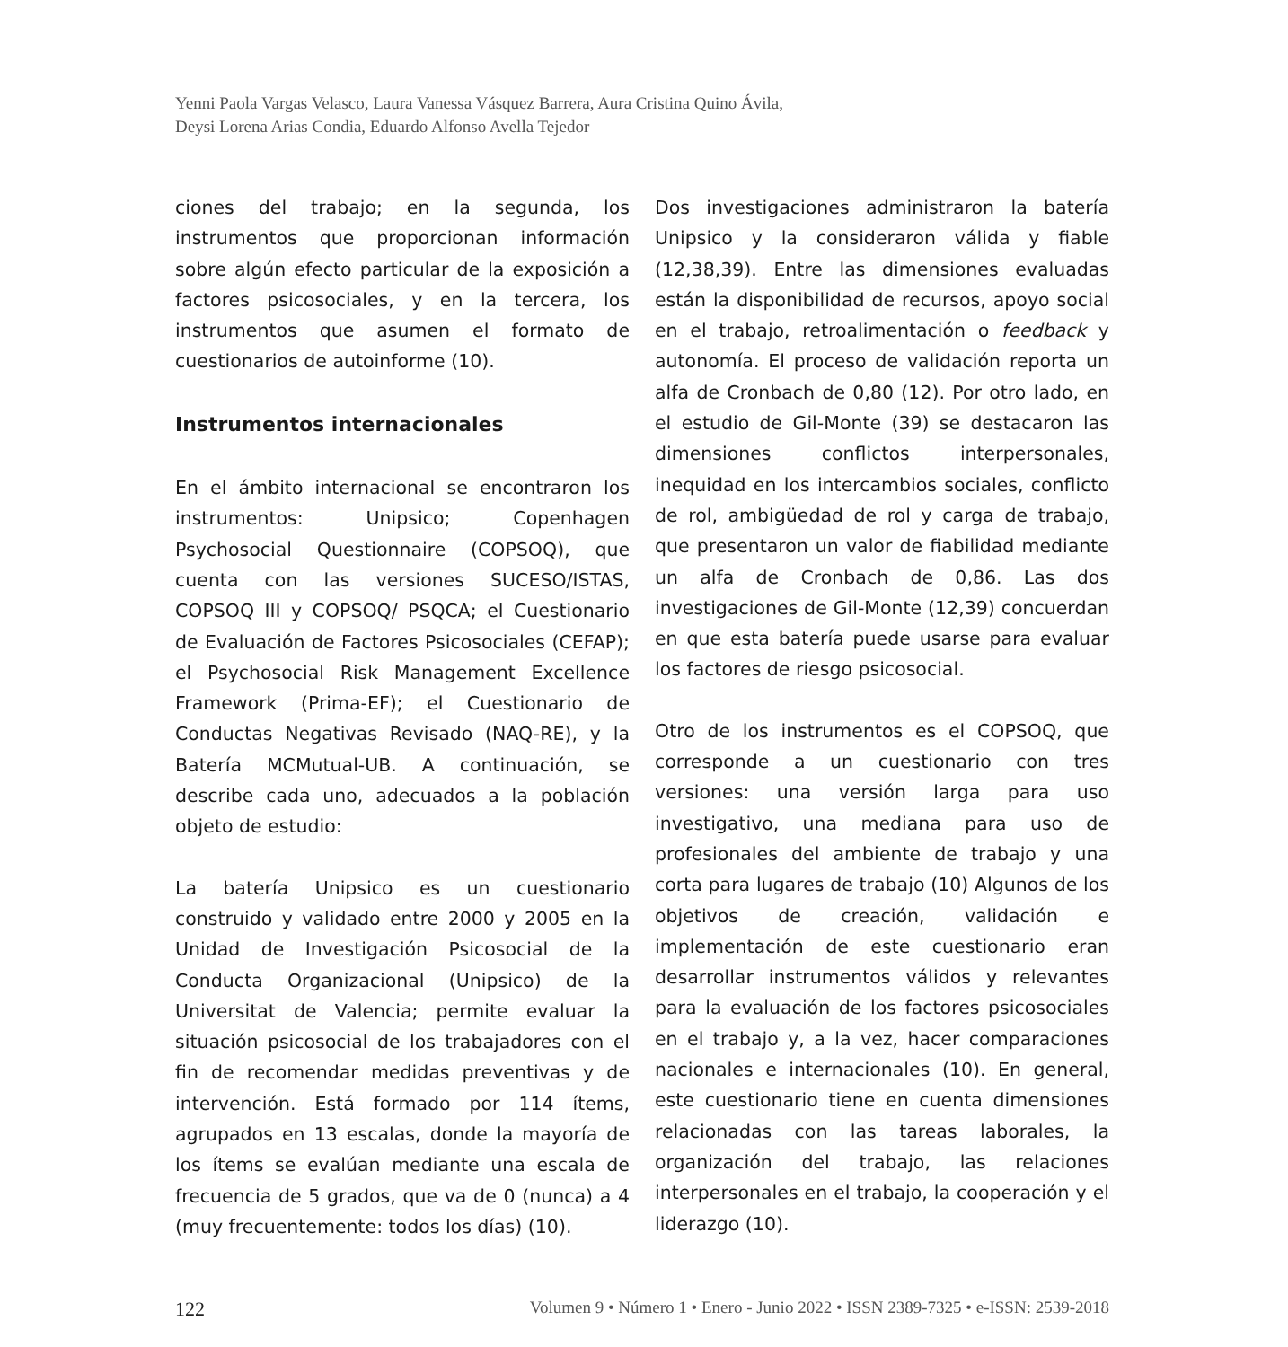Yenni Paola Vargas Velasco, Laura Vanessa Vásquez Barrera, Aura Cristina Quino Ávila,
Deysi Lorena Arias Condia, Eduardo Alfonso Avella Tejedor
ciones del trabajo; en la segunda, los instrumentos que proporcionan información sobre algún efecto particular de la exposición a factores psicosociales, y en la tercera, los instrumentos que asumen el formato de cuestionarios de autoinforme (10).
Instrumentos internacionales
En el ámbito internacional se encontraron los instrumentos: Unipsico; Copenhagen Psychosocial Questionnaire (COPSOQ), que cuenta con las versiones SUCESO/ISTAS, COPSOQ III y COPSOQ/ PSQCA; el Cuestionario de Evaluación de Factores Psicosociales (CEFAP); el Psychosocial Risk Management Excellence Framework (Prima-EF); el Cuestionario de Conductas Negativas Revisado (NAQ-RE), y la Batería MCMutual-UB. A continuación, se describe cada uno, adecuados a la población objeto de estudio:
La batería Unipsico es un cuestionario construido y validado entre 2000 y 2005 en la Unidad de Investigación Psicosocial de la Conducta Organizacional (Unipsico) de la Universitat de Valencia; permite evaluar la situación psicosocial de los trabajadores con el fin de recomendar medidas preventivas y de intervención. Está formado por 114 ítems, agrupados en 13 escalas, donde la mayoría de los ítems se evalúan mediante una escala de frecuencia de 5 grados, que va de 0 (nunca) a 4 (muy frecuentemente: todos los días) (10).
Dos investigaciones administraron la batería Unipsico y la consideraron válida y fiable (12,38,39). Entre las dimensiones evaluadas están la disponibilidad de recursos, apoyo social en el trabajo, retroalimentación o feedback y autonomía. El proceso de validación reporta un alfa de Cronbach de 0,80 (12). Por otro lado, en el estudio de Gil-Monte (39) se destacaron las dimensiones conflictos interpersonales, inequidad en los intercambios sociales, conflicto de rol, ambigüedad de rol y carga de trabajo, que presentaron un valor de fiabilidad mediante un alfa de Cronbach de 0,86. Las dos investigaciones de Gil-Monte (12,39) concuerdan en que esta batería puede usarse para evaluar los factores de riesgo psicosocial.
Otro de los instrumentos es el COPSOQ, que corresponde a un cuestionario con tres versiones: una versión larga para uso investigativo, una mediana para uso de profesionales del ambiente de trabajo y una corta para lugares de trabajo (10) Algunos de los objetivos de creación, validación e implementación de este cuestionario eran desarrollar instrumentos válidos y relevantes para la evaluación de los factores psicosociales en el trabajo y, a la vez, hacer comparaciones nacionales e internacionales (10). En general, este cuestionario tiene en cuenta dimensiones relacionadas con las tareas laborales, la organización del trabajo, las relaciones interpersonales en el trabajo, la cooperación y el liderazgo (10).
122 Volumen 9 • Número 1 • Enero - Junio 2022 • ISSN 2389-7325 • e-ISSN: 2539-2018